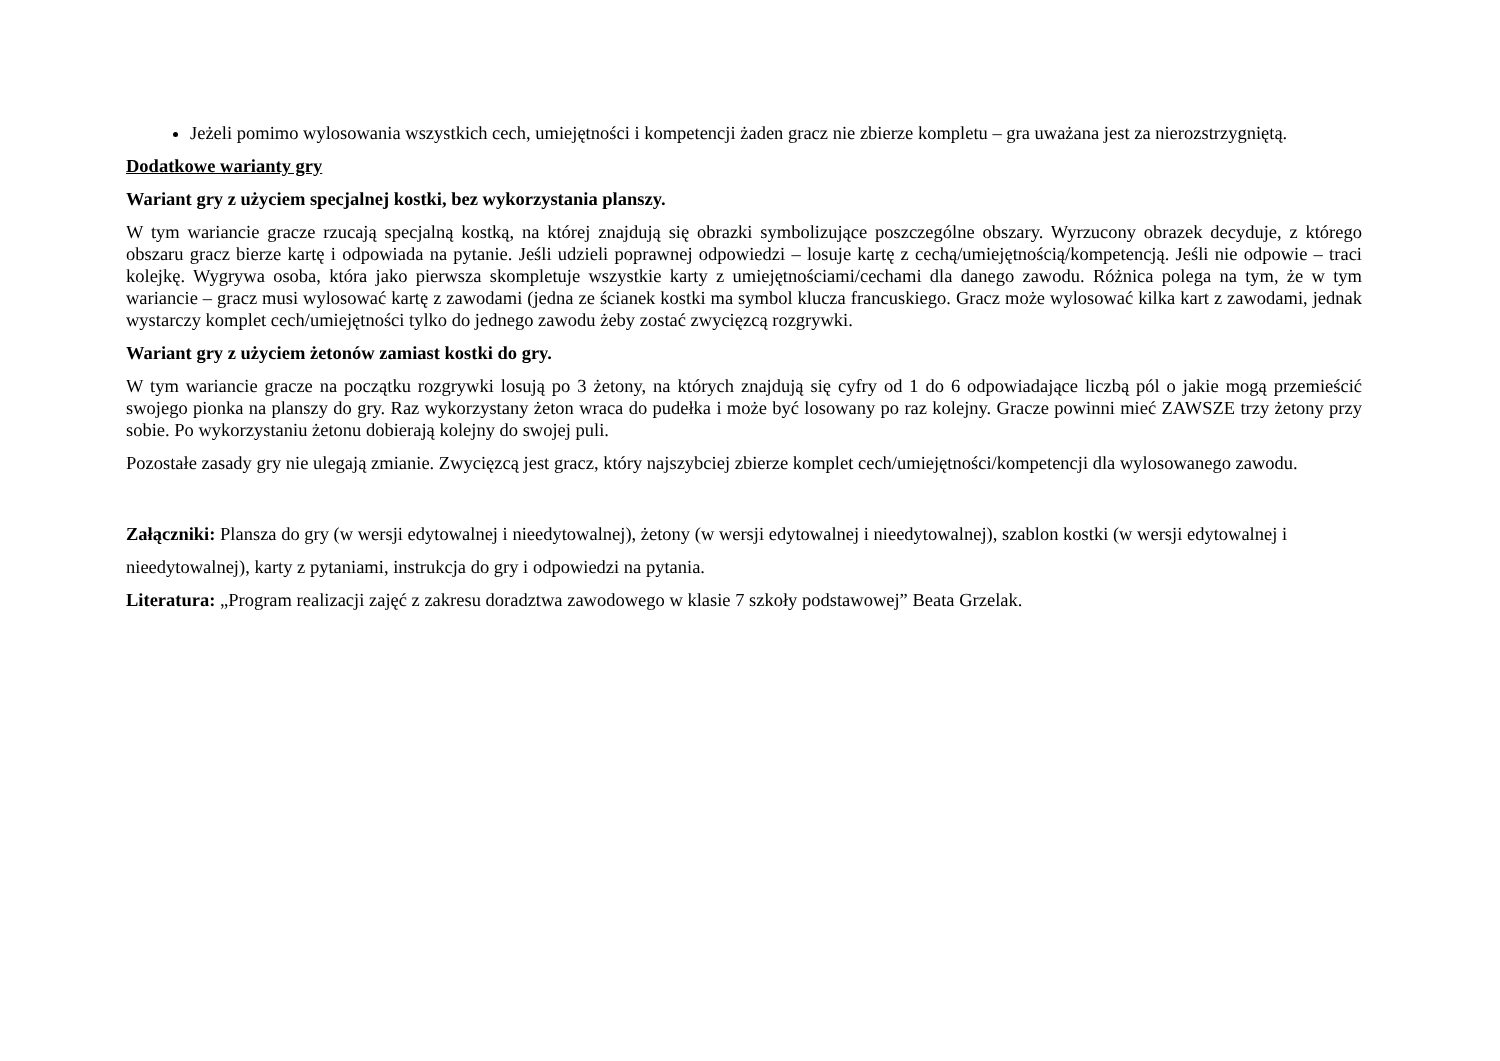Jeżeli pomimo wylosowania wszystkich cech, umiejętności i kompetencji żaden gracz nie zbierze kompletu – gra uważana jest za nierozstrzygniętą.
Dodatkowe warianty gry
Wariant gry z użyciem specjalnej kostki, bez wykorzystania planszy.
W tym wariancie gracze rzucają specjalną kostką, na której znajdują się obrazki symbolizujące poszczególne obszary. Wyrzucony obrazek decyduje, z którego obszaru gracz bierze kartę i odpowiada na pytanie. Jeśli udzieli poprawnej odpowiedzi – losuje kartę z cechą/umiejętnością/kompetencją. Jeśli nie odpowie – traci kolejkę. Wygrywa osoba, która jako pierwsza skompletuje wszystkie karty z umiejętnościami/cechami dla danego zawodu. Różnica polega na tym, że w tym wariancie – gracz musi wylosować kartę z zawodami (jedna ze ścianek kostki ma symbol klucza francuskiego. Gracz może wylosować kilka kart z zawodami, jednak wystarczy komplet cech/umiejętności tylko do jednego zawodu żeby zostać zwycięzcą rozgrywki.
Wariant gry z użyciem żetonów zamiast kostki do gry.
W tym wariancie gracze na początku rozgrywki losują po 3 żetony, na których znajdują się cyfry od 1 do 6 odpowiadające liczbą pól o jakie mogą przemieścić swojego pionka na planszy do gry. Raz wykorzystany żeton wraca do pudełka i może być losowany po raz kolejny. Gracze powinni mieć ZAWSZE trzy żetony przy sobie. Po wykorzystaniu żetonu dobierają kolejny do swojej puli.
Pozostałe zasady gry nie ulegają zmianie. Zwycięzcą jest gracz, który najszybciej zbierze komplet cech/umiejętności/kompetencji dla wylosowanego zawodu.
Załączniki: Plansza do gry (w wersji edytowalnej i nieedytowalnej), żetony (w wersji edytowalnej i nieedytowalnej), szablon kostki (w wersji edytowalnej i nieedytowalnej), karty z pytaniami, instrukcja do gry i odpowiedzi na pytania.
Literatura: „Program realizacji zajęć z zakresu doradztwa zawodowego w klasie 7 szkoły podstawowej” Beata Grzelak.